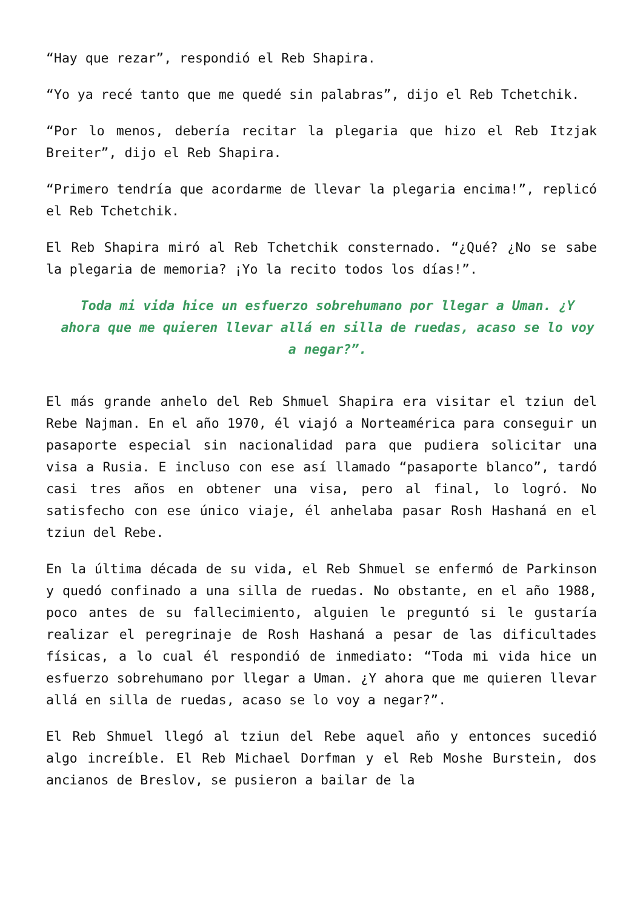“Hay que rezar”, respondió el Reb Shapira.
“Yo ya recé tanto que me quedé sin palabras”, dijo el Reb Tchetchik.
“Por lo menos, debería recitar la plegaria que hizo el Reb Itzjak Breiter”, dijo el Reb Shapira.
“Primero tendría que acordarme de llevar la plegaria encima!”, replicó el Reb Tchetchik.
El Reb Shapira miró al Reb Tchetchik consternado. “¿Qué? ¿No se sabe la plegaria de memoria? ¡Yo la recito todos los días!”.
Toda mi vida hice un esfuerzo sobrehumano por llegar a Uman. ¿Y ahora que me quieren llevar allá en silla de ruedas, acaso se lo voy a negar?”.
El más grande anhelo del Reb Shmuel Shapira era visitar el tziun del Rebe Najman. En el año 1970, él viajó a Norteamérica para conseguir un pasaporte especial sin nacionalidad para que pudiera solicitar una visa a Rusia. E incluso con ese así llamado “pasaporte blanco”, tardó casi tres años en obtener una visa, pero al final, lo logró. No satisfecho con ese único viaje, él anhelaba pasar Rosh Hashaná en el tziun del Rebe.
En la última década de su vida, el Reb Shmuel se enfermó de Parkinson y quedó confinado a una silla de ruedas. No obstante, en el año 1988, poco antes de su fallecimiento, alguien le preguntó si le gustaría realizar el peregrinaje de Rosh Hashaná a pesar de las dificultades físicas, a lo cual él respondió de inmediato: “Toda mi vida hice un esfuerzo sobrehumano por llegar a Uman. ¿Y ahora que me quieren llevar allá en silla de ruedas, acaso se lo voy a negar?”.
El Reb Shmuel llegó al tziun del Rebe aquel año y entonces sucedió algo increíble. El Reb Michael Dorfman y el Reb Moshe Burstein, dos ancianos de Breslov, se pusieron a bailar de la